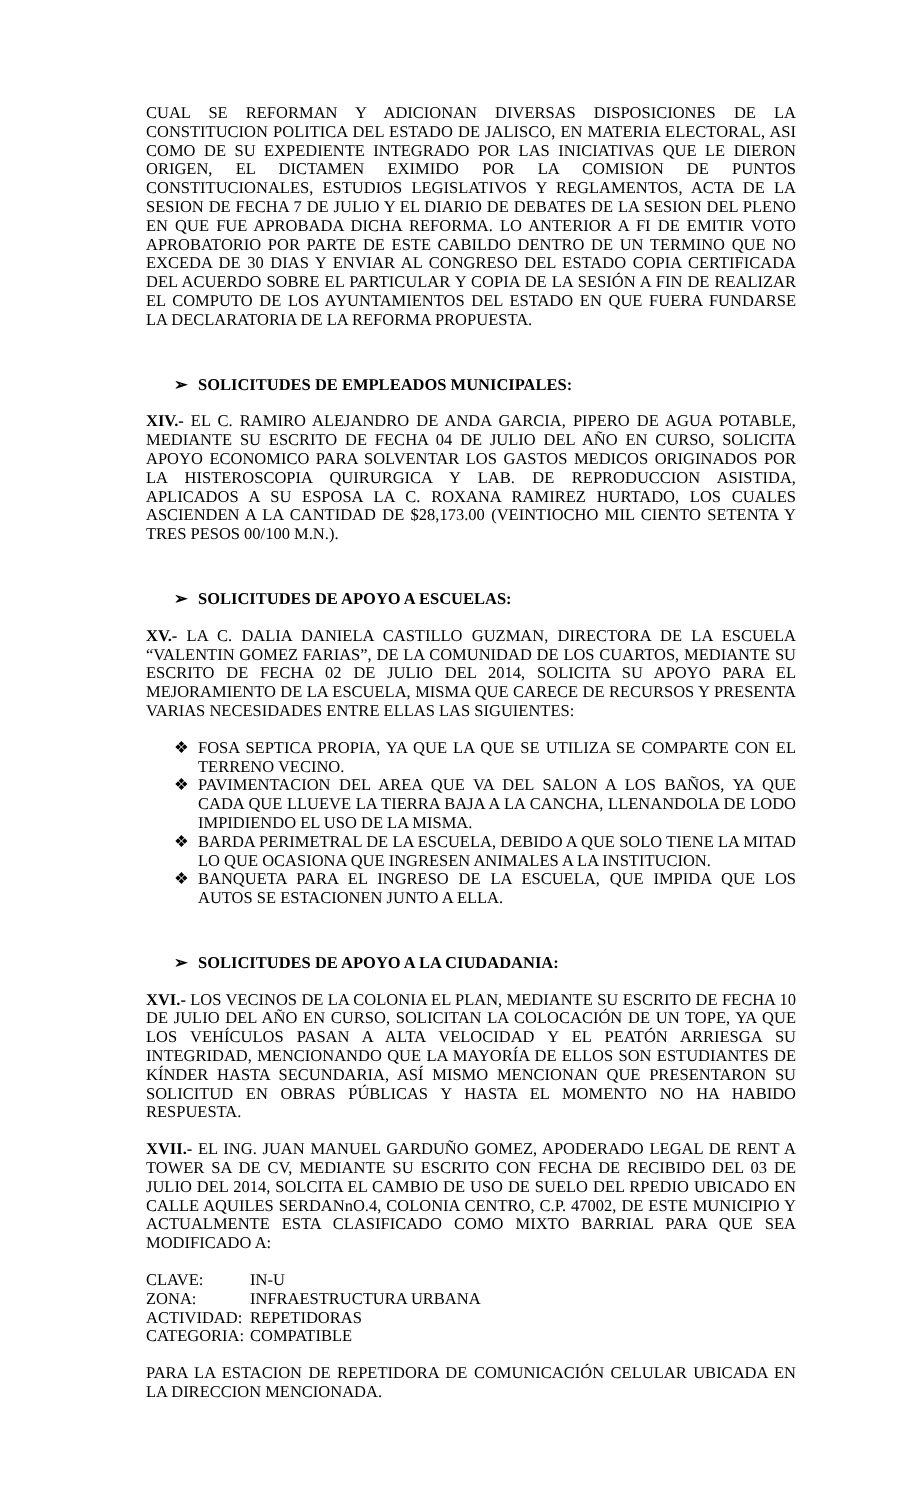CUAL SE REFORMAN Y ADICIONAN DIVERSAS DISPOSICIONES DE LA CONSTITUCION POLITICA DEL ESTADO DE JALISCO, EN MATERIA ELECTORAL, ASI COMO DE SU EXPEDIENTE INTEGRADO POR LAS INICIATIVAS QUE LE DIERON ORIGEN, EL DICTAMEN EXIMIDO POR LA COMISION DE PUNTOS CONSTITUCIONALES, ESTUDIOS LEGISLATIVOS Y REGLAMENTOS, ACTA DE LA SESION DE FECHA 7 DE JULIO Y EL DIARIO DE DEBATES DE LA SESION DEL PLENO EN QUE FUE APROBADA DICHA REFORMA. LO ANTERIOR A FI DE EMITIR VOTO APROBATORIO POR PARTE DE ESTE CABILDO DENTRO DE UN TERMINO QUE NO EXCEDA DE 30 DIAS Y ENVIAR AL CONGRESO DEL ESTADO COPIA CERTIFICADA DEL ACUERDO SOBRE EL PARTICULAR Y COPIA DE LA SESIÓN A FIN DE REALIZAR EL COMPUTO DE LOS AYUNTAMIENTOS DEL ESTADO EN QUE FUERA FUNDARSE LA DECLARATORIA DE LA REFORMA PROPUESTA.
➢ SOLICITUDES DE EMPLEADOS MUNICIPALES:
XIV.- EL C. RAMIRO ALEJANDRO DE ANDA GARCIA, PIPERO DE AGUA POTABLE, MEDIANTE SU ESCRITO DE FECHA 04 DE JULIO DEL AÑO EN CURSO, SOLICITA APOYO ECONOMICO PARA SOLVENTAR LOS GASTOS MEDICOS ORIGINADOS POR LA HISTEROSCOPIA QUIRURGICA Y LAB. DE REPRODUCCION ASISTIDA, APLICADOS A SU ESPOSA LA C. ROXANA RAMIREZ HURTADO, LOS CUALES ASCIENDEN A LA CANTIDAD DE $28,173.00 (VEINTIOCHO MIL CIENTO SETENTA Y TRES PESOS 00/100 M.N.).
➢ SOLICITUDES DE APOYO A ESCUELAS:
XV.- LA C. DALIA DANIELA CASTILLO GUZMAN, DIRECTORA DE LA ESCUELA “VALENTIN GOMEZ FARIAS”, DE LA COMUNIDAD DE LOS CUARTOS, MEDIANTE SU ESCRITO DE FECHA 02 DE JULIO DEL 2014, SOLICITA SU APOYO PARA EL MEJORAMIENTO DE LA ESCUELA, MISMA QUE CARECE DE RECURSOS Y PRESENTA VARIAS NECESIDADES ENTRE ELLAS LAS SIGUIENTES:
❖ FOSA SEPTICA PROPIA, YA QUE LA QUE SE UTILIZA SE COMPARTE CON EL TERRENO VECINO.
❖ PAVIMENTACION DEL AREA QUE VA DEL SALON A LOS BAÑOS, YA QUE CADA QUE LLUEVE LA TIERRA BAJA A LA CANCHA, LLENANDOLA DE LODO IMPIDIENDO EL USO DE LA MISMA.
❖ BARDA PERIMETRAL DE LA ESCUELA, DEBIDO A QUE SOLO TIENE LA MITAD LO QUE OCASIONA QUE INGRESEN ANIMALES A LA INSTITUCION.
❖ BANQUETA PARA EL INGRESO DE LA ESCUELA, QUE IMPIDA QUE LOS AUTOS SE ESTACIONEN JUNTO A ELLA.
➢ SOLICITUDES DE APOYO A LA CIUDADANIA:
XVI.- LOS VECINOS DE LA COLONIA EL PLAN, MEDIANTE SU ESCRITO DE FECHA 10 DE JULIO DEL AÑO EN CURSO, SOLICITAN LA COLOCACIÓN DE UN TOPE, YA QUE LOS VEHÍCULOS PASAN A ALTA VELOCIDAD Y EL PEATÓN ARRIESGA SU INTEGRIDAD, MENCIONANDO QUE LA MAYORÍA DE ELLOS SON ESTUDIANTES DE KÍNDER HASTA SECUNDARIA, ASÍ MISMO MENCIONAN QUE PRESENTARON SU SOLICITUD EN OBRAS PÚBLICAS Y HASTA EL MOMENTO NO HA HABIDO RESPUESTA.
XVII.- EL ING. JUAN MANUEL GARDUÑO GOMEZ, APODERADO LEGAL DE RENT A TOWER SA DE CV, MEDIANTE SU ESCRITO CON FECHA DE RECIBIDO DEL 03 DE JULIO DEL 2014, SOLCITA EL CAMBIO DE USO DE SUELO DEL RPEDIO UBICADO EN CALLE AQUILES SERDANnO.4, COLONIA CENTRO, C.P. 47002, DE ESTE MUNICIPIO Y ACTUALMENTE ESTA CLASIFICADO COMO MIXTO BARRIAL PARA QUE SEA MODIFICADO A:
| CLAVE: | IN-U |
| ZONA: | INFRAESTRUCTURA URBANA |
| ACTIVIDAD: | REPETIDORAS |
| CATEGORIA: | COMPATIBLE |
PARA LA ESTACION DE REPETIDORA DE COMUNICACIÓN CELULAR UBICADA EN LA DIRECCION MENCIONADA.